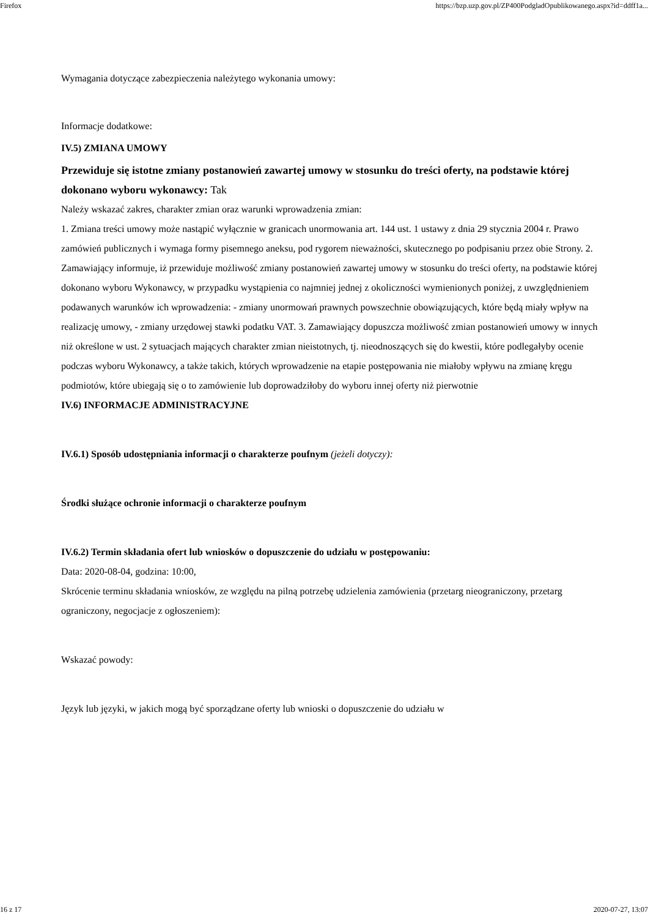Firefox https://bzp.uzp.gov.pl/ZP400PodgladOpublikowanego.aspx?id=ddff1a...
Wymagania dotyczące zabezpieczenia należytego wykonania umowy:
Informacje dodatkowe:
IV.5) ZMIANA UMOWY
Przewiduje się istotne zmiany postanowień zawartej umowy w stosunku do treści oferty, na podstawie której dokonano wyboru wykonawcy: Tak
Należy wskazać zakres, charakter zmian oraz warunki wprowadzenia zmian:
1. Zmiana treści umowy może nastąpić wyłącznie w granicach unormowania art. 144 ust. 1 ustawy z dnia 29 stycznia 2004 r. Prawo zamówień publicznych i wymaga formy pisemnego aneksu, pod rygorem nieważności, skutecznego po podpisaniu przez obie Strony. 2. Zamawiający informuje, iż przewiduje możliwość zmiany postanowień zawartej umowy w stosunku do treści oferty, na podstawie której dokonano wyboru Wykonawcy, w przypadku wystąpienia co najmniej jednej z okoliczności wymienionych poniżej, z uwzględnieniem podawanych warunków ich wprowadzenia: - zmiany unormowań prawnych powszechnie obowiązujących, które będą miały wpływ na realizację umowy, - zmiany urzędowej stawki podatku VAT. 3. Zamawiający dopuszcza możliwość zmian postanowień umowy w innych niż określone w ust. 2 sytuacjach mających charakter zmian nieistotnych, tj. nieodnoszących się do kwestii, które podlegałyby ocenie podczas wyboru Wykonawcy, a także takich, których wprowadzenie na etapie postępowania nie miałoby wpływu na zmianę kręgu podmiotów, które ubiegają się o to zamówienie lub doprowadziłoby do wyboru innej oferty niż pierwotnie
IV.6) INFORMACJE ADMINISTRACYJNE
IV.6.1) Sposób udostępniania informacji o charakterze poufnym (jeżeli dotyczy):
Środki służące ochronie informacji o charakterze poufnym
IV.6.2) Termin składania ofert lub wniosków o dopuszczenie do udziału w postępowaniu:
Data: 2020-08-04, godzina: 10:00,
Skrócenie terminu składania wniosków, ze względu na pilną potrzebę udzielenia zamówienia (przetarg nieograniczony, przetarg ograniczony, negocjacje z ogłoszeniem):
Wskazać powody:
Język lub języki, w jakich mogą być sporządzane oferty lub wnioski o dopuszczenie do udziału w
16 z 17 2020-07-27, 13:07